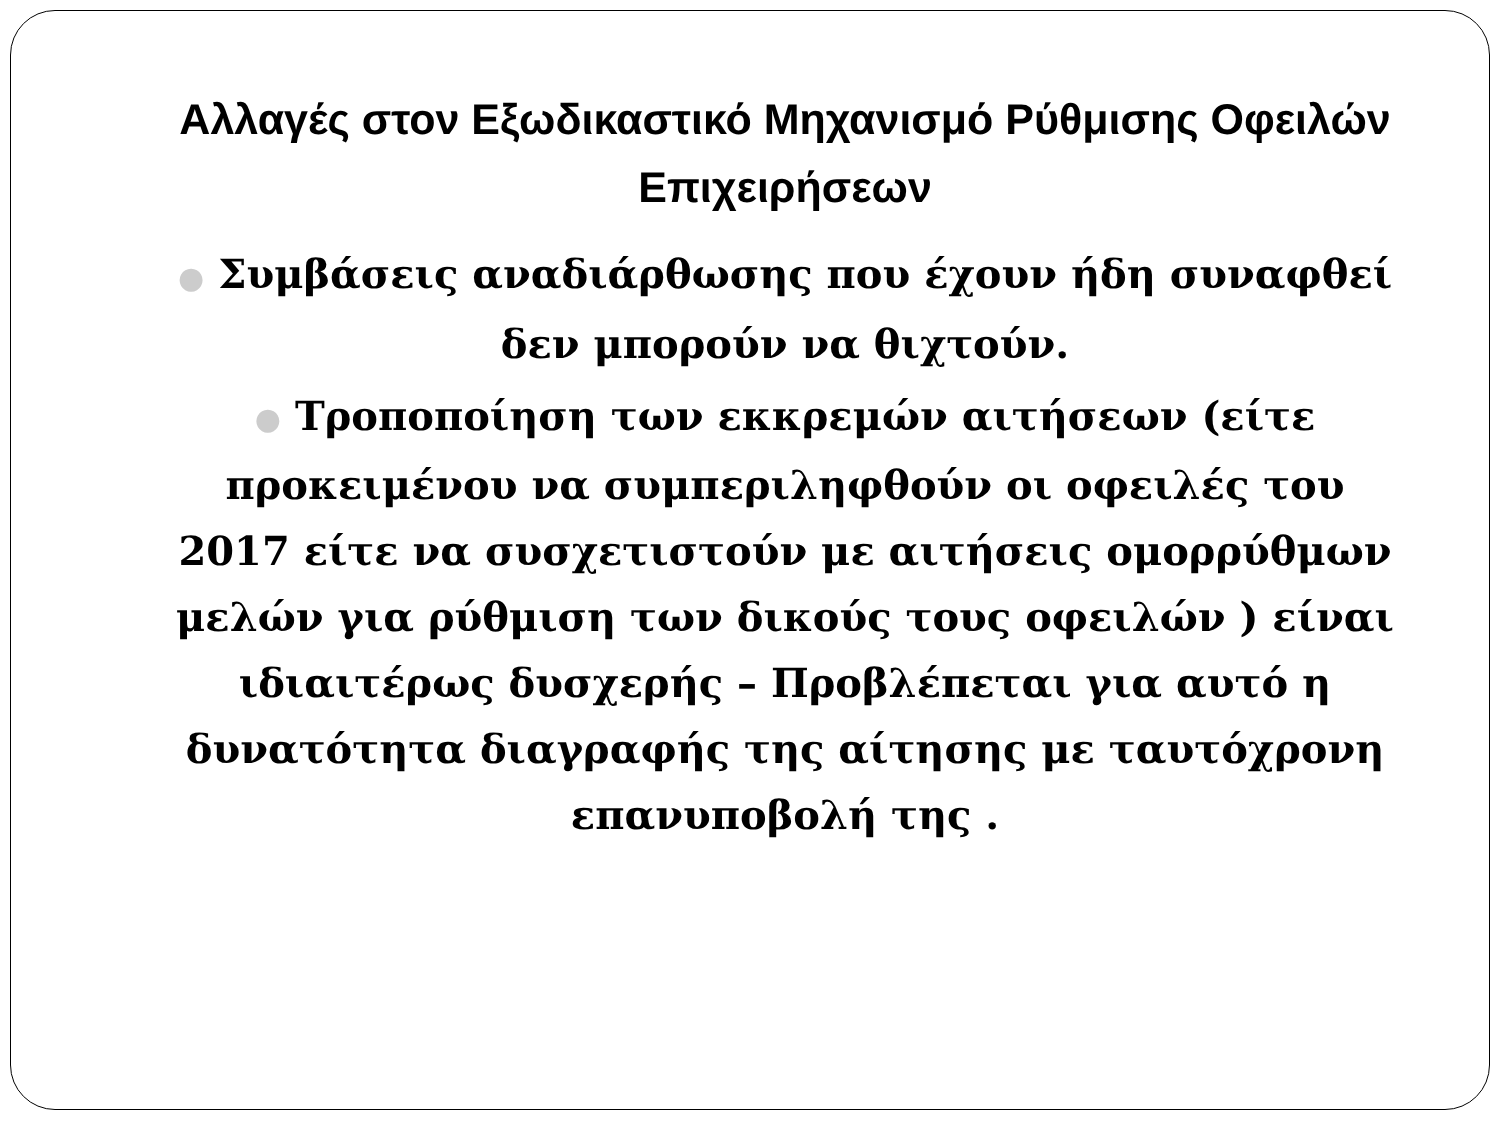Αλλαγές στον Εξωδικαστικό Μηχανισμό Ρύθμισης Οφειλών Επιχειρήσεων
● Συμβάσεις αναδιάρθωσης που έχουν ήδη συναφθεί δεν μπορούν να θιχτούν.
● Τροποποίηση των εκκρεμών αιτήσεων (είτε προκειμένου να συμπεριληφθούν οι οφειλές του 2017 είτε να συσχετιστούν με αιτήσεις ομορρύθμων μελών για ρύθμιση των δικούς τους οφειλών ) είναι ιδιαιτέρως δυσχερής – Προβλέπεται για αυτό η δυνατότητα διαγραφής της αίτησης με ταυτόχρονη επανυποβολή της .